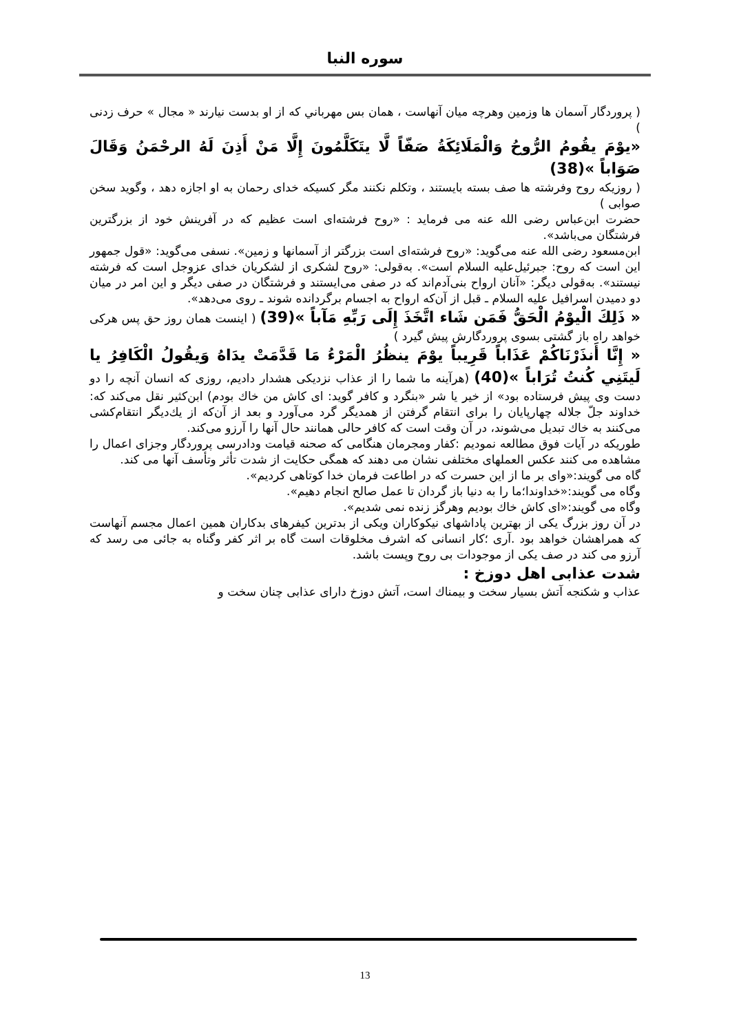سوره النبا
( پروردگار آسمان ها وزمين وهرچه ميان آنهاست ، همان بس مهرباني كه از او بدست نيارند « مجال » حرف زدنى )
«يوْمَ يقُومُ الرُّوحُ وَالْمَلَائِكَةُ صَفّاً لَّا يتَكَلَّمُونَ إِلَّا مَنْ أَذِنَ لَهُ الرحْمَنُ وَقَالَ صَوَاباً »(38)
( روزيكه روح وفرشته ها صف بسته بايستند ، وتكلم نكنند مگر كسيكه خداى رحمان به او اجازه دهد ، وگويد سخن صوابى )
حضرت ابن‌عباس رضى الله عنه مى فرمايد : «روح فرشته‌اى است عظيم كه در آفرينش خود از بزرگترين فرشتگان مى‌باشد».
ابن‌مسعود رضى الله عنه مى‌گويد: «روح فرشته‌اى است بزرگتر از آسمانها و زمين». نسفى مى‌گويد: «قول جمهور اين است كه روح: جبرئيل‌عليه السلام است». به‌قولى: «روح لشكرى از لشكريان خداى عزوجل است كه فرشته نيستند». به‌قولى ديگر: «آنان ارواح بنى‌آدم‌اند كه در صفى مى‌ايستند و فرشتگان در صفى ديگر و اين امر در ميان دو دميدن اسرافيل عليه السلام ـ قبل از آن‌كه ارواح به اجسام برگردانده شوند ـ روى مى‌دهد».
« ذَلِكَ الْيوْمُ الْحَقُّ فَمَن شَاء اتَّخَذَ إِلَى رَبِّهِ مَآباً »(39) ( اينست همان روز حق پس هركى خواهد راه باز گشتى بسوى پروردگارش پيش گيرد )
« إِنَّا أَنذَرْنَاكُمْ عَذَاباً قَرِيباً يوْمَ ينظُرُ الْمَرْءُ مَا قَدَّمَتْ يدَاهُ وَيقُولُ الْكَافِرُ يا لَيتَنِي كُنتُ تُرَاباً »(40) (هرآينه ما شما را از عذاب نزديكى هشدار داديم، روزى كه انسان آنچه را دو دست وى پيش فرستاده بود» از خير يا شر «بنگرد و كافر گويد: اى كاش من خاك بودم) ابن‌كثير نقل مى‌كند كه: خداوند جلّ جلاله چهارپايان را براى انتقام گرفتن از همديگر گرد مى‌آورد و بعد از آن‌كه از يك‌ديگر انتقام‌كشى مى‌كنند به خاك تبديل مى‌شوند، در آن وقت است كه كافر حالى همانند حال آنها را آرزو مى‌كند.
طوريكه در آيات فوق مطالعه نموديم :كفار ومجرمان هنگامى كه صحنه قيامت ودادرسى پروردگار وجزاى اعمال را مشاهده مى كنند عكس العملهاى مختلفى نشان مى دهند كه همگى حكايت از شدت تأثر وتأسف آنها مى كند.
گاه مى گويند:«واى بر ما از اين حسرت كه در اطاعت فرمان خدا كوتاهى كرديم».
وگاه مى گويند:«خداوندا؛ما را به دنيا باز گردان تا عمل صالح انجام دهيم».
وگاه مى گويند:«اى كاش خاك بوديم وهرگز زنده نمى شديم».
در آن روز بزرگ يكى از بهترين پاداشهاى نيكوكاران ويكى از بدترين كيفرهاى بدكاران همين اعمال مجسم آنهاست كه همراهشان خواهد بود .آرى ؛كار انسانى كه اشرف مخلوقات است گاه بر اثر كفر وگناه به جائى مى رسد كه آرزو مى كند در صف يكى از موجودات بى روح وپست باشد.
شدت عذابى اهل دوزخ :
عذاب و شكنجه آتش بسيار سخت و بيمناك است، آتش دوزخ داراى عذابى چنان سخت و
13